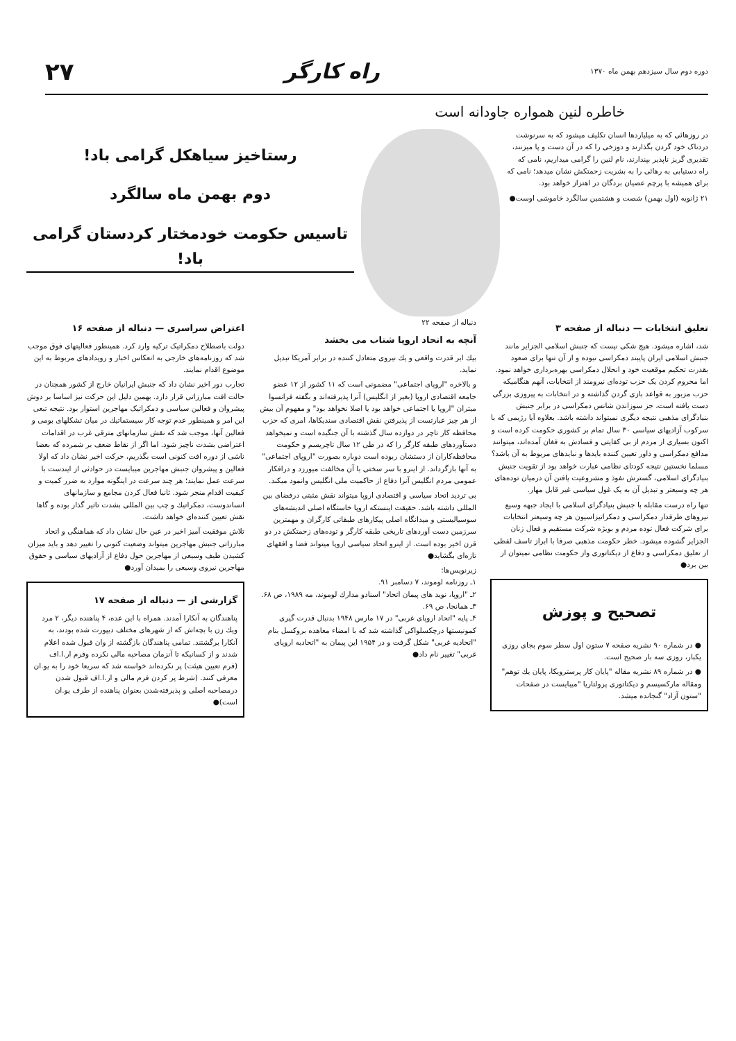دوره دوم سال سیزدهم بهمن ماه ۱۳۷۰
راه کارگر ۲۷
خاطره لنین همواره جاودانه است
در روزهائی که به میلیاردها انسان تکلیف میشود که به سرنوشت دردناک خود گردن بگذارند و دوزخی را که در آن دست و پا میزنند، تقدیری گریز ناپذیر بپندارند، نام لنین را گرامی میداریم، نامی که راه دستیابی به رهائی را به بشریت زحمتکش نشان میدهد؛ نامی که برای همیشه با پرچم عصیان بردگان در اهتزاز خواهد بود.
۲۱ ژانویه (اول بهمن) شصت و هشتمین سالگرد خاموشی اوست●
رستاخیز سیاهکل گرامی باد!
دوم بهمن ماه سالگرد
تاسیس حکومت خودمختار کردستان گرامی باد!
تعلیق انتخابات — دنباله از صفحه ۳
شد، اشاره میشود. هیچ شکی نیست که جنبش اسلامی الجزایر مانند جنبش اسلامی ایران پایبند دمکراسی نبوده و از آن تنها برای صعود بقدرت تحکیم موقعیت خود و انحلال دمکراسی بهره‌برداری خواهد نمود. اما محروم کردن یک حزب توده‌ای نیرومند از انتخابات، آنهم هنگامیکه حزب مزبور به قواعد بازی گردن گذاشته و در انتخابات به پیروزی بزرگی دست یافته است، جز سوزاندن شانس دمکراسی در برابر جنبش بنیادگرای مذهبی نتیجه دیگری نمیتواند داشته باشد. بعلاوه آیا رژیمی که با سرکوب آزادیهای سیاسی ۳۰ سال تمام بر کشوری حکومت کرده است و اکنون بسیاری از مردم از بی کفایتی و فسادش به فغان آمده‌اند، میتوانند مدافع دمکراسی و داور تعیین کننده بایدها و نبایدهای مربوط به آن باشد؟ مسلما نخستین نتیجه کودتای نظامی عبارت خواهد بود از تقویت جنبش بنیادگرای اسلامی، گسترش نفوذ و مشروعیت یافتن آن درمیان توده‌های هر چه وسیعتر و تبدیل آن به یک غول سیاسی غیر قابل مهار.
تنها راه درست مقابله با جنبش بنیادگرای اسلامی با ایجاد جبهه وسیع نیروهای طرفدار دمکراسی و دمکراتیزاسیون هر چه وسیعتر انتخابات برای شرکت فعال توده مردم و بویژه شرکت مستقیم و فعال زنان الجزایر گشوده میشود. خطر حکومت مذهبی صرفا با ابراز تاسف لفظی از تعلیق دمکراسی و دفاع از دیکتاتوری واز حکومت نظامی نمیتوان از بین برد●
تصحیح و پوزش
● در شماره ۹۰ نشریه صفحه ۷ ستون اول سطر سوم بجای روزی یکبار، روزی سه بار صحیح است.
● در شماره ۸۹ نشریه مقاله "پایان کار پرسترویکا، پایان یك توهم" ومقاله مارکسیسم و دیکتاتوری پرولتاریا "میبایست در صفحات "ستون آزاد" گنجانده میشد.
دنباله از صفحه ۲۲
آنچه به اتحاد اروپا شتاب می بخشد
بیك ابر قدرت واقعی و یك نیروی متعادل کننده در برابر آمریکا تبدیل نماید.
و بالاخره "اروپای اجتماعی" مضمونی است که ۱۱ کشور از ۱۲ عضو جامعه اقتصادی اروپا (بغیر از انگلیس) آنرا پذیرفته‌اند و بگفته فرانسوا میتران "اروپا یا اجتماعی خواهد بود یا اصلا نخواهد بود" و مفهوم آن بیش از هر چیز عبارتست از پذیرفتن نقش اقتصادی سندیکاها، امری که حزب محافظه کار تاچر در دوازده سال گذشته با آن جنگیده است و نمیخواهد دستآوردهای طبقه کارگر را که در طی ۱۲ سال تاچریسم و حکومت محافظه‌کاران از دستشان ربوده است دوباره بصورت "اروپای اجتماعی" به آنها بازگرداند. از اینرو با سر سختی با آن مخالفت میورزد و درافکار عمومی مردم انگلیس آنرا دفاع از حاکمیت ملی انگلیس وانمود میکند.
بی تردید اتحاد سیاسی و اقتصادی اروپا میتواند نقش مثبتی درفضای بین المللی داشته باشد. حقیقت اینستکه اروپا خاستگاه اصلی اندیشه‌های سوسیالیستی و میدانگاه اصلی پیکارهای طبقاتی کارگران و مهمترین سرزمین دست آوردهای تاریخی طبقه کارگر و توده‌های زحمتکش در دو قرن اخیر بوده است. از اینرو اتحاد سیاسی اروپا میتواند فضا و افقهای تازه‌ای بگشاید●
زیرنویس‌ها:
۱ـ روزنامه لوموند، ۷ دسامبر ۹۱.
۲ـ "اروپا، نوید های پیمان اتحاد" اسنادو مدارك لوموند، مه ۱۹۸۹، ص ۶۸.
۳ـ همانجا، ص ۶۹.
۴ـ پایه "اتحاد اروپای غربی" در ۱۷ مارس ۱۹۴۸ بدنبال قدرت گیری کمونیستها درچکسلواکی گذاشته شد که با امضاء معاهده بروکسل بنام "اتحادیه غربی" شکل گرفت و در ۱۹۵۴ این پیمان به "اتحادیه اروپای غربی" تغییر نام داد●
اعتراض سراسری — دنباله از صفحه ۱۶
دولت باصطلاح دمکراتیک ترکیه وارد کرد. همینطور فعالیتهای فوق موجب شد که روزنامه‌های خارجی به انعکاس اخبار و رویدادهای مربوط به این موضوع اقدام نمایند.
تجارب دور اخیر نشان داد که جنبش ایرانیان خارج از کشور همچنان در حالت افت مبارزاتی قرار دارد. بهمین دلیل این حرکت نیز اساسا بر دوش پیشروان و فعالین سیاسی و دمکراتیک مهاجرین استوار بود. نتیجه تبعی این امر و همینطور عدم توجه کار سیستماتیك در میان تشکلهای بومی و فعالین آنها، موجب شد که نقش سازمانهای مترقی غرب در اقدامات اعتراضی بشدت ناچیز شود. اما اگر از نقاط ضعف بر شمرده که بعضا ناشی از دوره افت کنونی است بگذریم، حرکت اخیر نشان داد که اولا فعالین و پیشروان جنبش مهاجرین میبایست در حوادثی از ایندست با سرعت عمل نمایند؛ هر چند سرعت در اینگونه موارد به ضرر کمیت و کیفیت اقدام منجر شود. ثانیا فعال کردن مجامع و سازمانهای انساندوست، دمکراتیك و چپ بین المللی بشدت تاثیر گذار بوده و گاها نقش تعیین کننده‌ای خواهد داشت.
تلاش موفقیت آمیز اخیر در عین حال نشان داد که هماهنگی و اتحاد مبارزاتی جنبش مهاجرین میتواند وضعیت کنونی را تغییر دهد و باید میزان کشیدن طیف وسیعی از مهاجرین حول دفاع از آزادیهای سیاسی و حقوق مهاجرین نیروی وسیعی را بمیدان آورد●
گزارشی از — دنباله از صفحه ۱۷
پناهندگان به آنکارا آمدند. همراه با این عده، ۴ پناهنده دیگر، ۲ مرد ویك زن با بچه‌اش که از شهرهای مختلف دیپورت شده بودند، به آنکارا برگشتند. تمامی پناهندگان بازگشته از وان قبول شده اعلام شدند و از کسانیکه تا آنزمان مصاحبه مالی نکرده وفرم ار.ا.اف (فرم تعیین هیئت) پر نکرده‌اند خواسته شد که سریعا خود را به یو.ان معرفی کنند. (شرط پر کردن فرم مالی و ار.ا.اف قبول شدن درمصاحبه اصلی و پذیرفته‌شدن بعنوان پناهنده از طرف یو.ان است)●